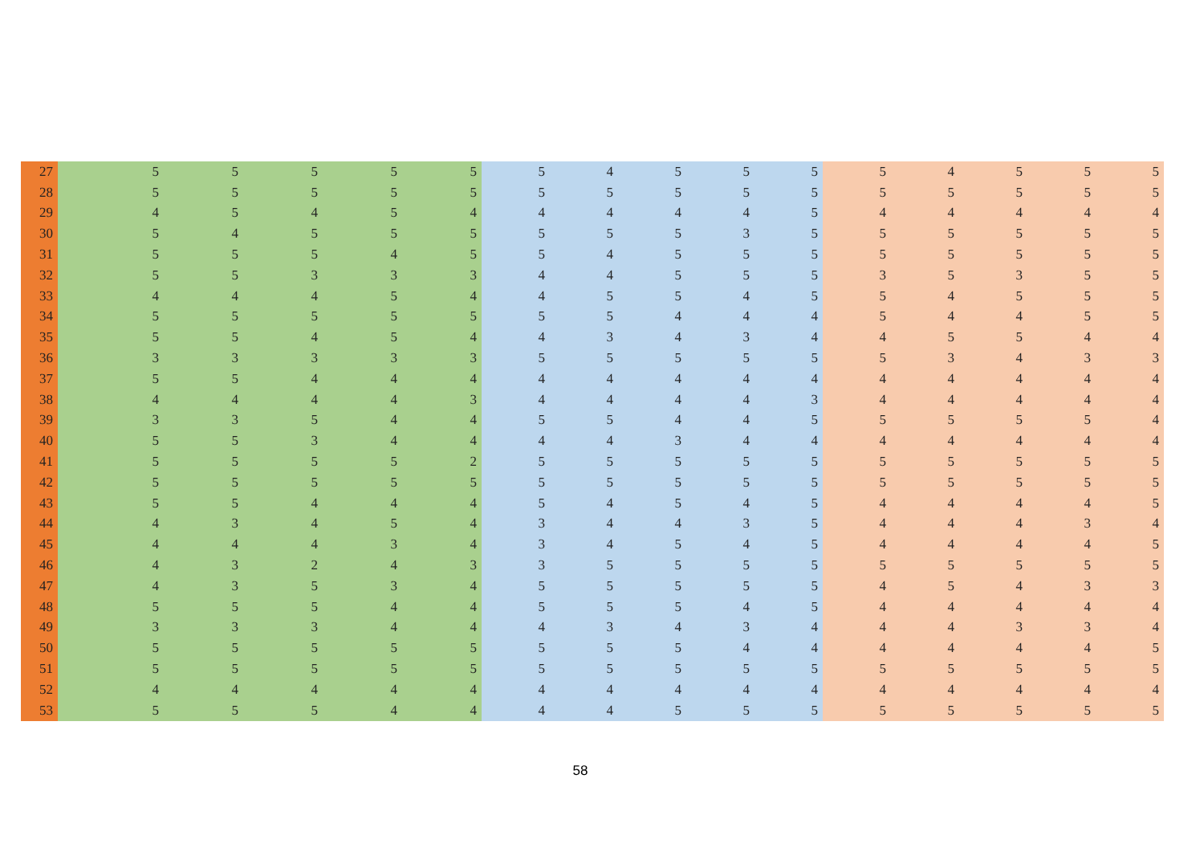| 27 | 5 | 5 | 5 | 5 | 5 | 5 | 4 | 5 | 5 | 5 | 5 | 4 | 5 | 5 | 5 |
| 28 | 5 | 5 | 5 | 5 | 5 | 5 | 5 | 5 | 5 | 5 | 5 | 5 | 5 | 5 | 5 |
| 29 | 4 | 5 | 4 | 5 | 4 | 4 | 4 | 4 | 4 | 5 | 4 | 4 | 4 | 4 | 4 |
| 30 | 5 | 4 | 5 | 5 | 5 | 5 | 5 | 5 | 3 | 5 | 5 | 5 | 5 | 5 | 5 |
| 31 | 5 | 5 | 5 | 4 | 5 | 5 | 4 | 5 | 5 | 5 | 5 | 5 | 5 | 5 | 5 |
| 32 | 5 | 5 | 3 | 3 | 3 | 4 | 4 | 5 | 5 | 5 | 3 | 5 | 3 | 5 | 5 |
| 33 | 4 | 4 | 4 | 5 | 4 | 4 | 5 | 5 | 4 | 5 | 5 | 4 | 5 | 5 | 5 |
| 34 | 5 | 5 | 5 | 5 | 5 | 5 | 5 | 4 | 4 | 4 | 5 | 4 | 4 | 5 | 5 |
| 35 | 5 | 5 | 4 | 5 | 4 | 4 | 3 | 4 | 3 | 4 | 4 | 5 | 5 | 4 | 4 |
| 36 | 3 | 3 | 3 | 3 | 3 | 5 | 5 | 5 | 5 | 5 | 5 | 3 | 4 | 3 | 3 |
| 37 | 5 | 5 | 4 | 4 | 4 | 4 | 4 | 4 | 4 | 4 | 4 | 4 | 4 | 4 | 4 |
| 38 | 4 | 4 | 4 | 4 | 3 | 4 | 4 | 4 | 4 | 3 | 4 | 4 | 4 | 4 | 4 |
| 39 | 3 | 3 | 5 | 4 | 4 | 5 | 5 | 4 | 4 | 5 | 5 | 5 | 5 | 5 | 4 |
| 40 | 5 | 5 | 3 | 4 | 4 | 4 | 4 | 3 | 4 | 4 | 4 | 4 | 4 | 4 | 4 |
| 41 | 5 | 5 | 5 | 5 | 2 | 5 | 5 | 5 | 5 | 5 | 5 | 5 | 5 | 5 | 5 |
| 42 | 5 | 5 | 5 | 5 | 5 | 5 | 5 | 5 | 5 | 5 | 5 | 5 | 5 | 5 | 5 |
| 43 | 5 | 5 | 4 | 4 | 4 | 5 | 4 | 5 | 4 | 5 | 4 | 4 | 4 | 4 | 5 |
| 44 | 4 | 3 | 4 | 5 | 4 | 3 | 4 | 4 | 3 | 5 | 4 | 4 | 4 | 3 | 4 |
| 45 | 4 | 4 | 4 | 3 | 4 | 3 | 4 | 5 | 4 | 5 | 4 | 4 | 4 | 4 | 5 |
| 46 | 4 | 3 | 2 | 4 | 3 | 3 | 5 | 5 | 5 | 5 | 5 | 5 | 5 | 5 | 5 |
| 47 | 4 | 3 | 5 | 3 | 4 | 5 | 5 | 5 | 5 | 5 | 4 | 5 | 4 | 3 | 3 |
| 48 | 5 | 5 | 5 | 4 | 4 | 5 | 5 | 5 | 4 | 5 | 4 | 4 | 4 | 4 | 4 |
| 49 | 3 | 3 | 3 | 4 | 4 | 4 | 3 | 4 | 3 | 4 | 4 | 4 | 3 | 3 | 4 |
| 50 | 5 | 5 | 5 | 5 | 5 | 5 | 5 | 5 | 4 | 4 | 4 | 4 | 4 | 4 | 5 |
| 51 | 5 | 5 | 5 | 5 | 5 | 5 | 5 | 5 | 5 | 5 | 5 | 5 | 5 | 5 | 5 |
| 52 | 4 | 4 | 4 | 4 | 4 | 4 | 4 | 4 | 4 | 4 | 4 | 4 | 4 | 4 | 4 |
| 53 | 5 | 5 | 5 | 4 | 4 | 4 | 4 | 5 | 5 | 5 | 5 | 5 | 5 | 5 | 5 |
58